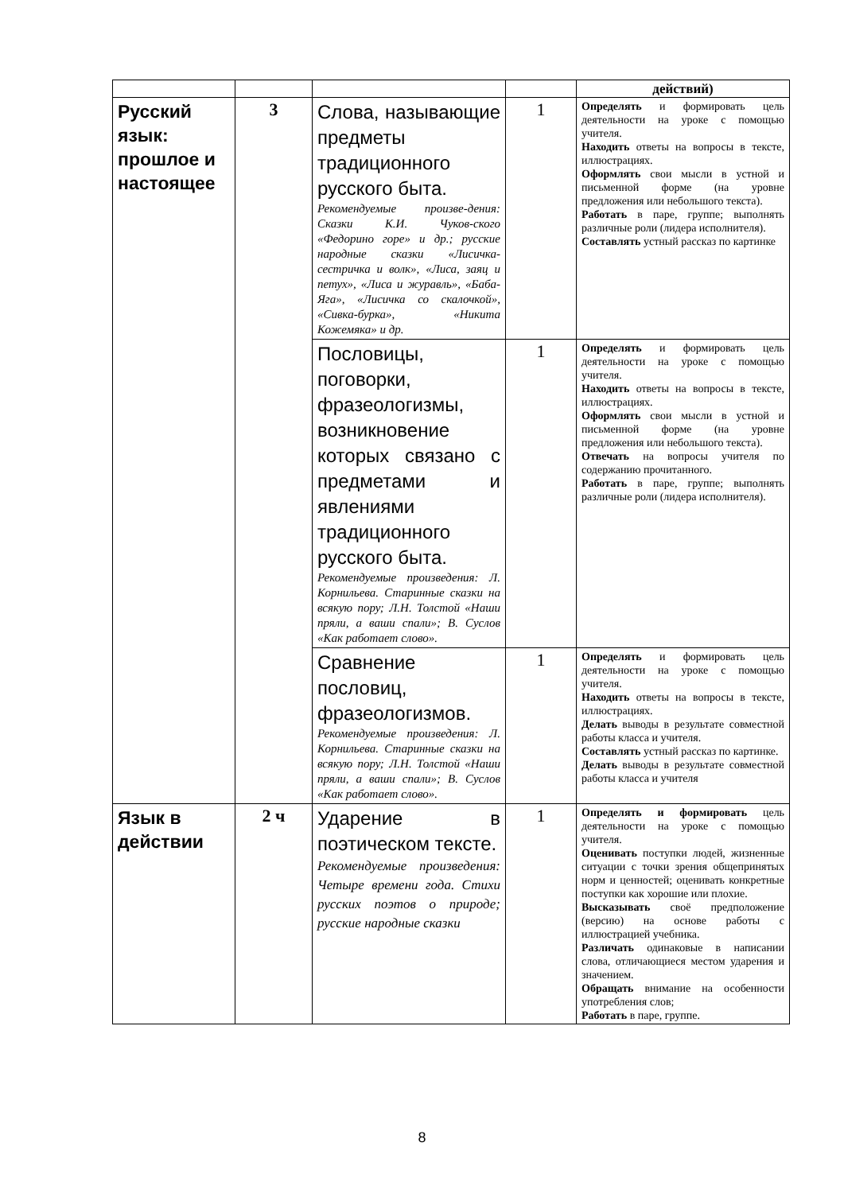| | | | | действий) |
| Русский язык: прошлое и настоящее | 3 | Слова, называющие предметы традиционного русского быта. Рекомендуемые произве-дения: Сказки К.И. Чуков-ского «Федорино горе» и др.; русские народные сказки «Лисичка-сестричка и волк», «Лиса, заяц и петух», «Лиса и журавль», «Баба-Яга», «Лисичка со скалочкой», «Сивка-бурка», «Никита Кожемяка» и др. | 1 | Определять и формировать цель деятельности на уроке с помощью учителя. Находить ответы на вопросы в тексте, иллюстрациях. Оформлять свои мысли в устной и письменной форме (на уровне предложения или небольшого текста). Работать в паре, группе; выполнять различные роли (лидера исполнителя). Составлять устный рассказ по картинке |
| | | Пословицы, поговорки, фразеологизмы, возникновение которых связано с предметами и явлениями традиционного русского быта. Рекомендуемые произведения: Л. Корнильева. Старинные сказки на всякую пору; Л.Н. Толстой «Наши пряли, а ваши спали»; В. Суслов «Как работает слово». | 1 | Определять и формировать цель деятельности на уроке с помощью учителя. Находить ответы на вопросы в тексте, иллюстрациях. Оформлять свои мысли в устной и письменной форме (на уровне предложения или небольшого текста). Отвечать на вопросы учителя по содержанию прочитанного. Работать в паре, группе; выполнять различные роли (лидера исполнителя). |
| | | Сравнение пословиц, фразеологизмов. Рекомендуемые произведения: Л. Корнильева. Старинные сказки на всякую пору; Л.Н. Толстой «Наши пряли, а ваши спали»; В. Суслов «Как работает слово». | 1 | Определять и формировать цель деятельности на уроке с помощью учителя. Находить ответы на вопросы в тексте, иллюстрациях. Делать выводы в результате совместной работы класса и учителя. Составлять устный рассказ по картинке. Делать выводы в результате совместной работы класса и учителя |
| Язык в действии | 2 ч | Ударение в поэтическом тексте. Рекомендуемые произведения: Четыре времени года. Стихи русских поэтов о природе; русские народные сказки | 1 | Определять и формировать цель деятельности на уроке с помощью учителя. Оценивать поступки людей, жизненные ситуации с точки зрения общепринятых норм и ценностей; оценивать конкретные поступки как хорошие или плохие. Высказывать своё предположение (версию) на основе работы с иллюстрацией учебника. Различать одинаковые в написании слова, отличающиеся местом ударения и значением. Обращать внимание на особенности употребления слов; Работать в паре, группе. |
8